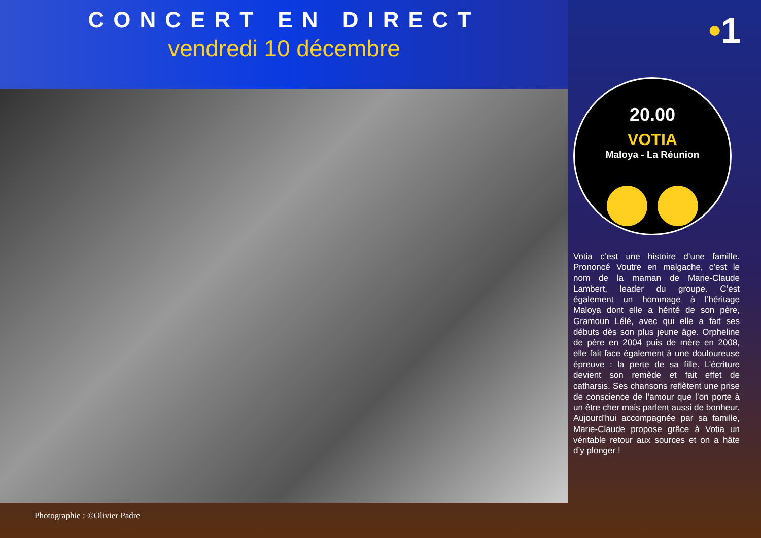CONCERT EN DIRECT
vendredi 10 décembre
•1
Photographie : ©Olivier Padre
20.00
VOTIA
Maloya - La Réunion
Votia c’est une histoire d’une famille. Prononcé Voutre en malgache, c’est le nom de la maman de Marie-Claude Lambert, leader du groupe. C’est également un hommage à l’héritage Maloya dont elle a hérité de son père, Gramoun Lélé, avec qui elle a fait ses débuts dès son plus jeune âge. Orpheline de père en 2004 puis de mère en 2008, elle fait face également à une douloureuse épreuve : la perte de sa fille. L’écriture devient son remède et fait effet de catharsis. Ses chansons reflètent une prise de conscience de l’amour que l’on porte à un être cher mais parlent aussi de bonheur. Aujourd’hui accompagnée par sa famille, Marie-Claude propose grâce à Votia un véritable retour aux sources et on a hâte d’y plonger !